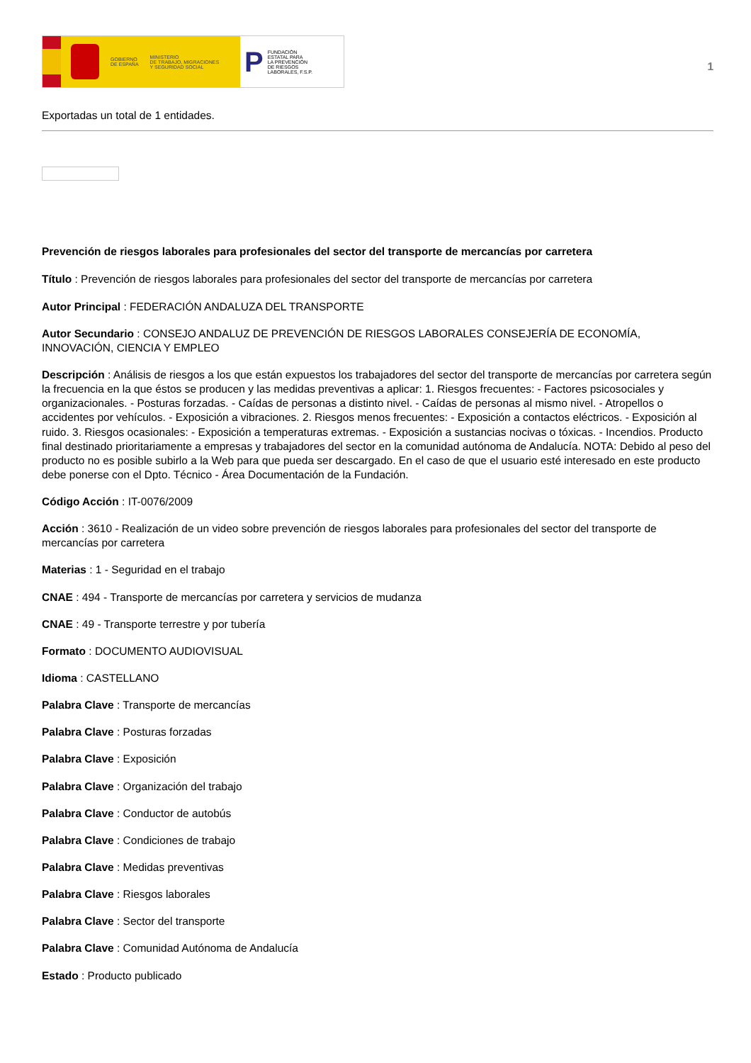GOBIERNO
DE ESPAÑA MINISTERIO
DE TRABAJO, MIGRACIONES
Y SEGURIDAD SOCIAL
P FUNDACIÓN
ESTATAL PARA
LA PREVENCIÓN
DE RIESGOS
LABORALES, F.S.P.
1
Exportadas un total de 1 entidades.
Prevención de riesgos laborales para profesionales del sector del transporte de mercancías por carretera
Título : Prevención de riesgos laborales para profesionales del sector del transporte de mercancías por carretera
Autor Principal : FEDERACIÓN ANDALUZA DEL TRANSPORTE
Autor Secundario : CONSEJO ANDALUZ DE PREVENCIÓN DE RIESGOS LABORALES CONSEJERÍA DE ECONOMÍA, INNOVACIÓN, CIENCIA Y EMPLEO
Descripción : Análisis de riesgos a los que están expuestos los trabajadores del sector del transporte de mercancías por carretera según la frecuencia en la que éstos se producen y las medidas preventivas a aplicar: 1. Riesgos frecuentes: - Factores psicosociales y organizacionales. - Posturas forzadas. - Caídas de personas a distinto nivel. - Caídas de personas al mismo nivel. - Atropellos o accidentes por vehículos. - Exposición a vibraciones. 2. Riesgos menos frecuentes: - Exposición a contactos eléctricos. - Exposición al ruido. 3. Riesgos ocasionales: - Exposición a temperaturas extremas. - Exposición a sustancias nocivas o tóxicas. - Incendios. Producto final destinado prioritariamente a empresas y trabajadores del sector en la comunidad autónoma de Andalucía. NOTA: Debido al peso del producto no es posible subirlo a la Web para que pueda ser descargado. En el caso de que el usuario esté interesado en este producto debe ponerse con el Dpto. Técnico - Área Documentación de la Fundación.
Código Acción : IT-0076/2009
Acción : 3610 - Realización de un video sobre prevención de riesgos laborales para profesionales del sector del transporte de mercancías por carretera
Materias : 1 - Seguridad en el trabajo
CNAE : 494 - Transporte de mercancías por carretera y servicios de mudanza
CNAE : 49 - Transporte terrestre y por tubería
Formato : DOCUMENTO AUDIOVISUAL
Idioma : CASTELLANO
Palabra Clave : Transporte de mercancías
Palabra Clave : Posturas forzadas
Palabra Clave : Exposición
Palabra Clave : Organización del trabajo
Palabra Clave : Conductor de autobús
Palabra Clave : Condiciones de trabajo
Palabra Clave : Medidas preventivas
Palabra Clave : Riesgos laborales
Palabra Clave : Sector del transporte
Palabra Clave : Comunidad Autónoma de Andalucía
Estado : Producto publicado